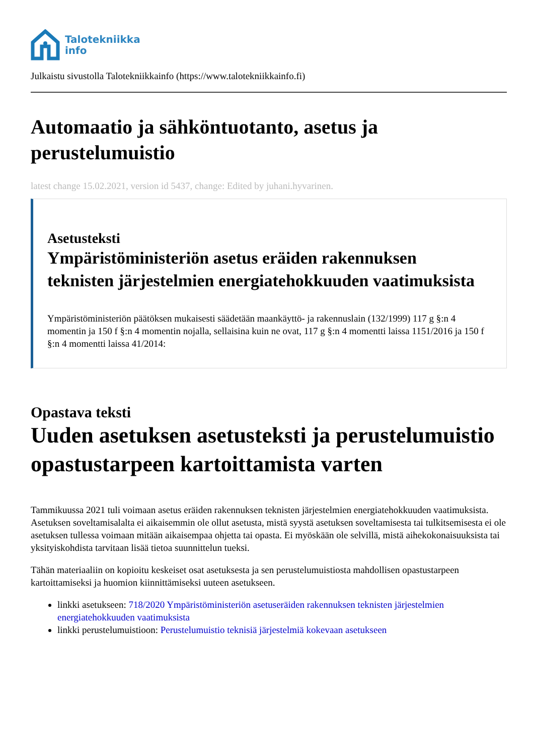Talotekniikka
info
Julkaistu sivustolla Talotekniikkainfo (https://www.talotekniikkainfo.fi)
Automaatio ja sähköntuotanto, asetus ja perustelumuistio
latest change 15.02.2021, version id 5437, change: Edited by juhani.hyvarinen.
Asetusteksti
Ympäristöministeriön asetus eräiden rakennuksen teknisten järjestelmien energiatehokkuuden vaatimuksista
Ympäristöministeriön päätöksen mukaisesti säädetään maankäyttö- ja rakennuslain (132/1999) 117 g §:n 4 momentin ja 150 f §:n 4 momentin nojalla, sellaisina kuin ne ovat, 117 g §:n 4 momentti laissa 1151/2016 ja 150 f §:n 4 momentti laissa 41/2014:
Opastava teksti
Uuden asetuksen asetusteksti ja perustelumuistio opastustarpeen kartoittamista varten
Tammikuussa 2021 tuli voimaan asetus eräiden rakennuksen teknisten järjestelmien energiatehokkuuden vaatimuksista. Asetuksen soveltamisalalta ei aikaisemmin ole ollut asetusta, mistä syystä asetuksen soveltamisesta tai tulkitsemisesta ei ole asetuksen tullessa voimaan mitään aikaisempaa ohjetta tai opasta. Ei myöskään ole selvillä, mistä aihekokonaisuuksista tai yksityiskohdista tarvitaan lisää tietoa suunnittelun tueksi.
Tähän materiaaliin on kopioitu keskeiset osat asetuksesta ja sen perustelumuistiosta mahdollisen opastustarpeen kartoittamiseksi ja huomion kiinnittämiseksi uuteen asetukseen.
linkki asetukseen: 718/2020 Ympäristöministeriön asetuseräiden rakennuksen teknisten järjestelmien energiatehokkuuden vaatimuksista
linkki perustelumuistioon: Perustelumuistio teknisiä järjestelmiä kokevaan asetukseen